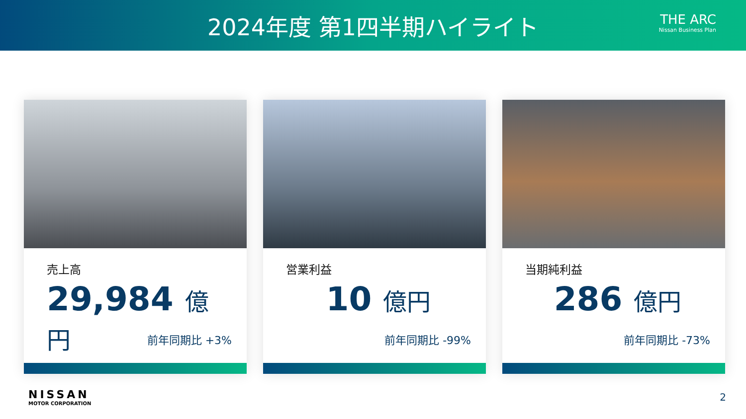2024年度 第1四半期ハイライト
THE ARC
Nissan Business Plan
売上高
29,984 億円
前年同期比 +3%
営業利益
10 億円
前年同期比 -99%
当期純利益
286 億円
前年同期比 -73%
NISSAN
MOTOR CORPORATION
2